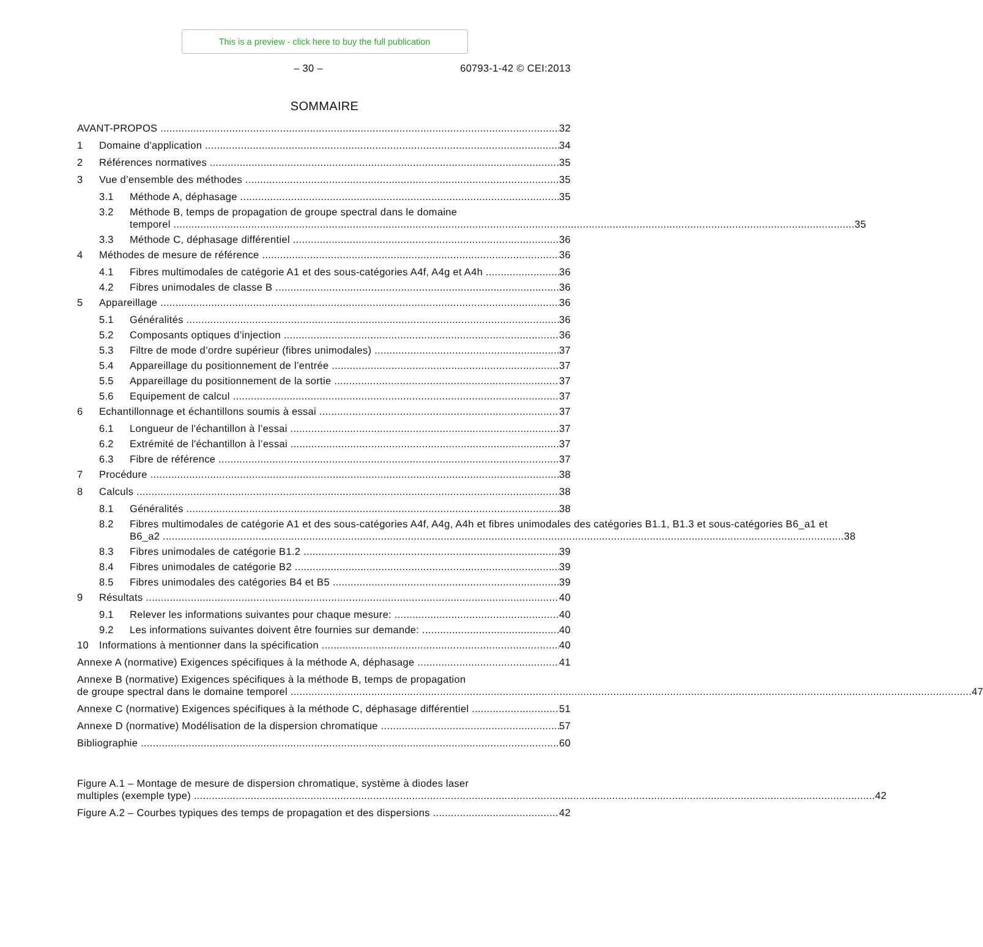This is a preview - click here to buy the full publication
– 30 – 60793-1-42 © CEI:2013
SOMMAIRE
AVANT-PROPOS 32
1 Domaine d'application 34
2 Références normatives 35
3 Vue d’ensemble des méthodes 35
3.1 Méthode A, déphasage 35
3.2
Méthode B, temps de propagation de groupe spectral dans le domaine
temporel 35
3.3 Méthode C, déphasage différentiel 36
4 Méthodes de mesure de référence 36
4.1 Fibres multimodales de catégorie A1 et des sous-catégories A4f, A4g et A4h 36
4.2 Fibres unimodales de classe B 36
5 Appareillage 36
5.1 Généralités 36
5.2 Composants optiques d’injection 36
5.3 Filtre de mode d’ordre supérieur (fibres unimodales) 37
5.4 Appareillage du positionnement de l’entrée 37
5.5 Appareillage du positionnement de la sortie 37
5.6 Equipement de calcul 37
6 Echantillonnage et échantillons soumis à essai 37
6.1 Longueur de l'échantillon à l’essai 37
6.2 Extrémité de l'échantillon à l’essai 37
6.3 Fibre de référence 37
7 Procédure 38
8 Calculs 38
8.1 Généralités 38
8.2
Fibres multimodales de catégorie A1 et des sous-catégories A4f, A4g, A4h et fibres unimodales des catégories B1.1, B1.3 et sous-catégories B6_a1 et
B6_a2 38
8.3 Fibres unimodales de catégorie B1.2 39
8.4 Fibres unimodales de catégorie B2 39
8.5 Fibres unimodales des catégories B4 et B5 39
9 Résultats 40
9.1 Relever les informations suivantes pour chaque mesure: 40
9.2 Les informations suivantes doivent être fournies sur demande: 40
10 Informations à mentionner dans la spécification 40
Annexe A (normative) Exigences spécifiques à la méthode A, déphasage 41
Annexe B (normative) Exigences spécifiques à la méthode B, temps de propagation
de groupe spectral dans le domaine temporel 47
Annexe C (normative) Exigences spécifiques à la méthode C, déphasage différentiel 51
Annexe D (normative) Modélisation de la dispersion chromatique 57
Bibliographie 60
Figure A.1 – Montage de mesure de dispersion chromatique, système à diodes laser
multiples (exemple type) 42
Figure A.2 – Courbes typiques des temps de propagation et des dispersions 42